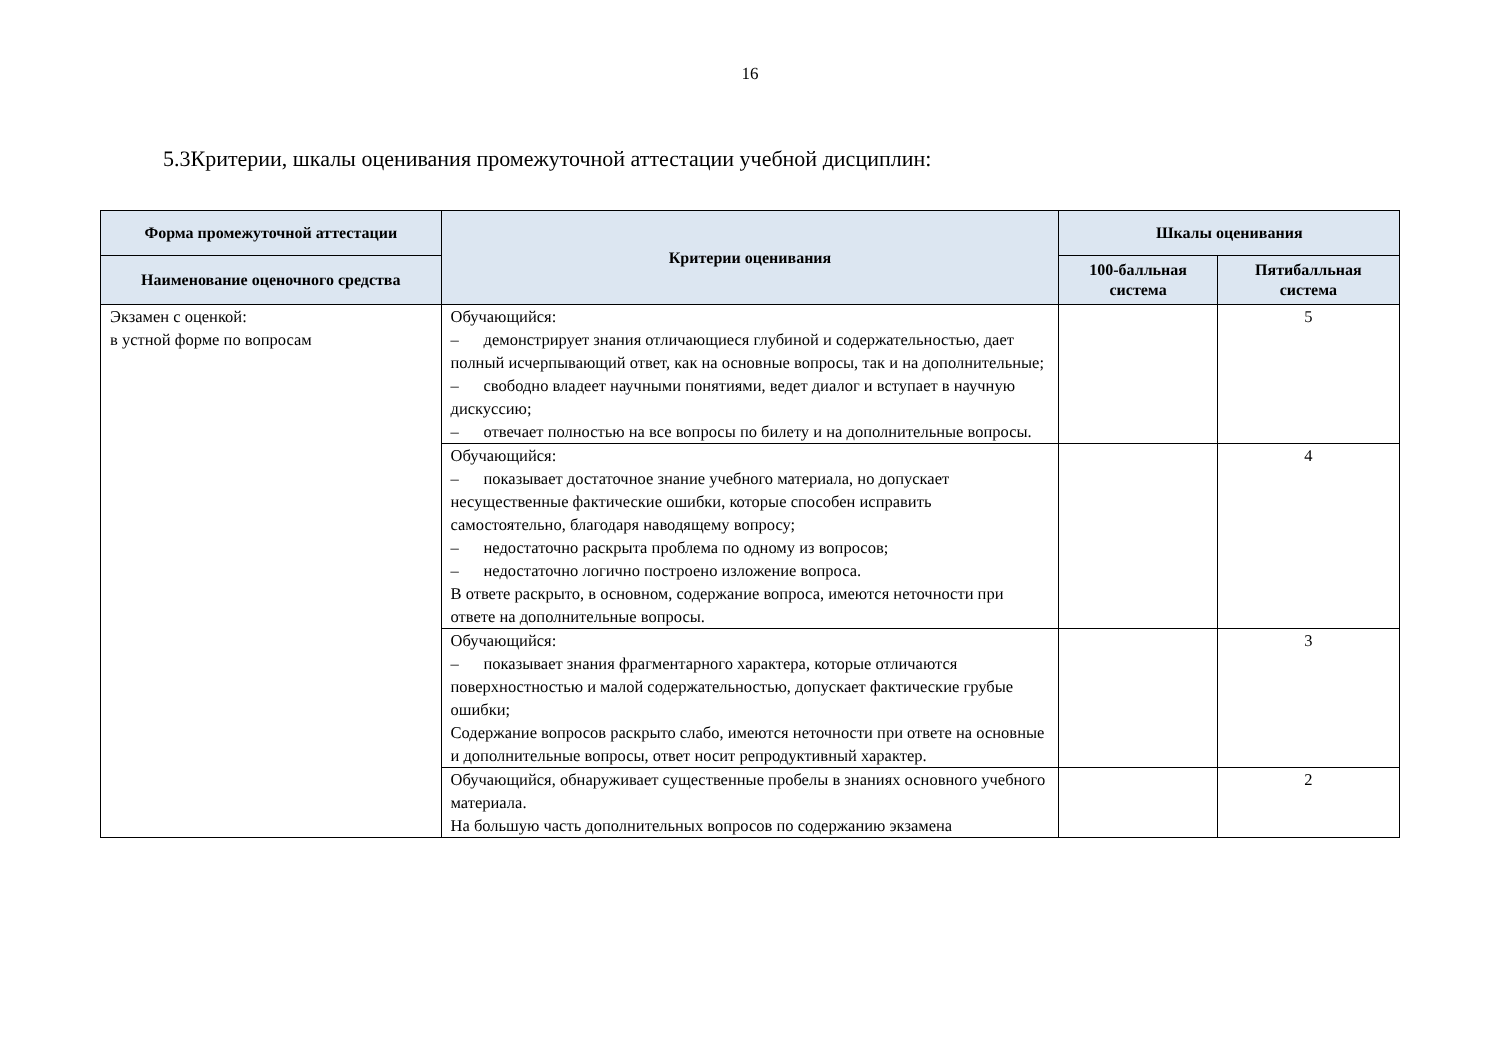16
5.3Критерии, шкалы оценивания промежуточной аттестации учебной дисциплин:
| Форма промежуточной аттестации | Критерии оценивания | Шкалы оценивания | |
| --- | --- | --- | --- |
| Наименование оценочного средства | | 100-балльная система | Пятибалльная система |
| Экзамен с оценкой: в устной форме по вопросам | Обучающийся: – демонстрирует знания отличающиеся глубиной и содержательностью, дает полный исчерпывающий ответ, как на основные вопросы, так и на дополнительные; – свободно владеет научными понятиями, ведет диалог и вступает в научную дискуссию; – отвечает полностью на все вопросы по билету и на дополнительные вопросы. | | 5 |
| | Обучающийся: – показывает достаточное знание учебного материала, но допускает несущественные фактические ошибки, которые способен исправить самостоятельно, благодаря наводящему вопросу; – недостаточно раскрыта проблема по одному из вопросов; – недостаточно логично построено изложение вопроса. В ответе раскрыто, в основном, содержание вопроса, имеются неточности при ответе на дополнительные вопросы. | | 4 |
| | Обучающийся: – показывает знания фрагментарного характера, которые отличаются поверхностностью и малой содержательностью, допускает фактические грубые ошибки; Содержание вопросов раскрыто слабо, имеются неточности при ответе на основные и дополнительные вопросы, ответ носит репродуктивный характер. | | 3 |
| | Обучающийся, обнаруживает существенные пробелы в знаниях основного учебного материала. На большую часть дополнительных вопросов по содержанию экзамена | | 2 |